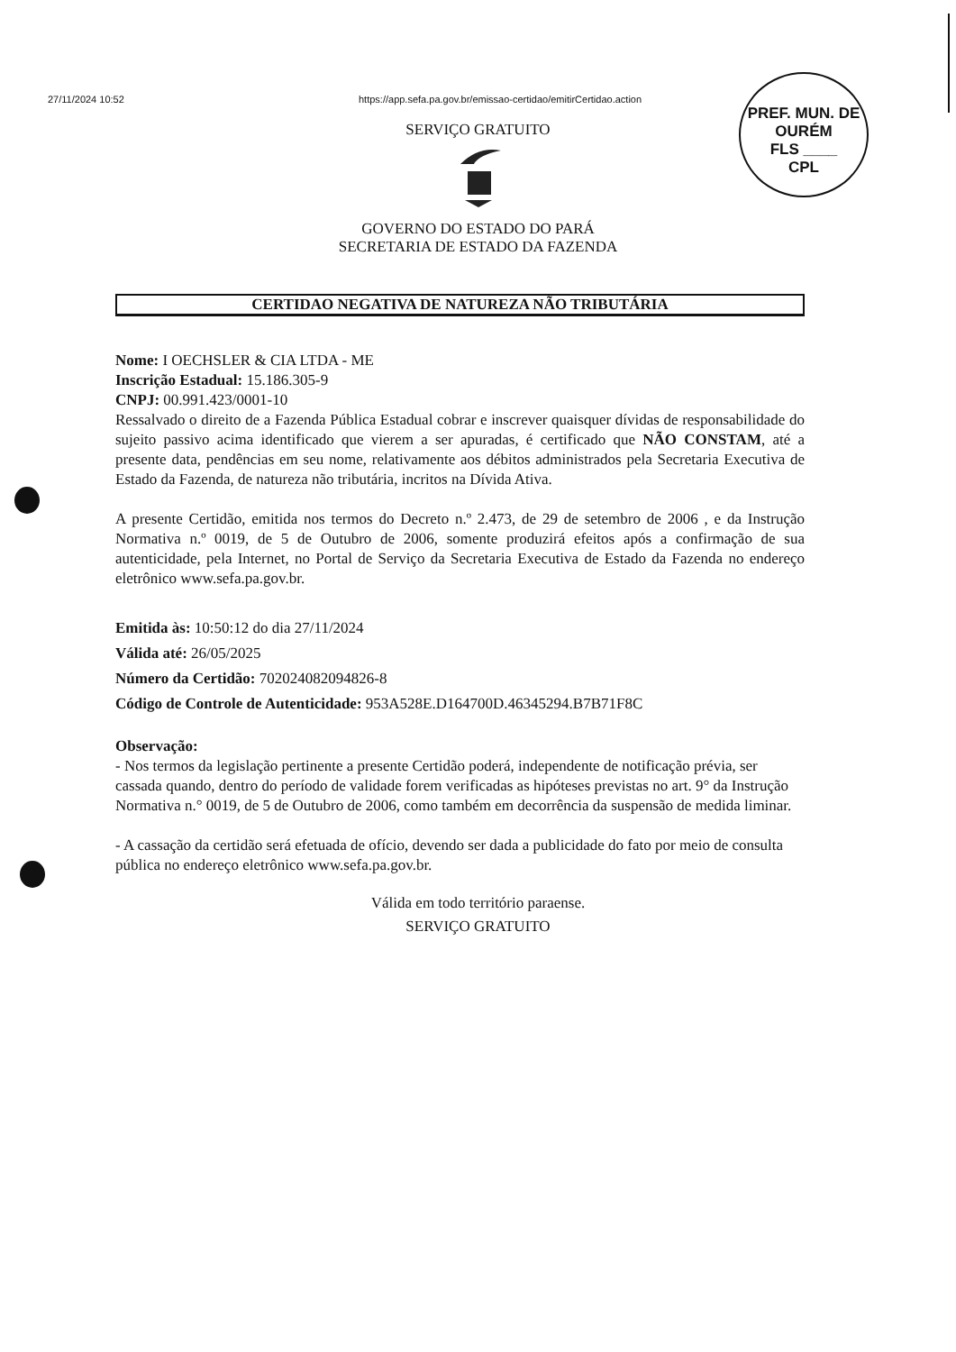27/11/2024 10:52 https://app.sefa.pa.gov.br/emissao-certidao/emitirCertidao.action
PREF. MUN. DE OURÉM
FLS ____
CPL
SERVIÇO GRATUITO
GOVERNO DO ESTADO DO PARÁ
SECRETARIA DE ESTADO DA FAZENDA
CERTIDAO NEGATIVA DE NATUREZA NÃO TRIBUTÁRIA
Nome: I OECHSLER & CIA LTDA - ME
Inscrição Estadual: 15.186.305-9
CNPJ: 00.991.423/0001-10
Ressalvado o direito de a Fazenda Pública Estadual cobrar e inscrever quaisquer dívidas de responsabilidade do sujeito passivo acima identificado que vierem a ser apuradas, é certificado que NÃO CONSTAM, até a presente data, pendências em seu nome, relativamente aos débitos administrados pela Secretaria Executiva de Estado da Fazenda, de natureza não tributária, incritos na Dívida Ativa.
A presente Certidão, emitida nos termos do Decreto n.º 2.473, de 29 de setembro de 2006 , e da Instrução Normativa n.º 0019, de 5 de Outubro de 2006, somente produzirá efeitos após a confirmação de sua autenticidade, pela Internet, no Portal de Serviço da Secretaria Executiva de Estado da Fazenda no endereço eletrônico www.sefa.pa.gov.br.
Emitida às: 10:50:12 do dia 27/11/2024
Válida até: 26/05/2025
Número da Certidão: 702024082094826-8
Código de Controle de Autenticidade: 953A528E.D164700D.46345294.B7B71F8C
Observação:
- Nos termos da legislação pertinente a presente Certidão poderá, independente de notificação prévia, ser cassada quando, dentro do período de validade forem verificadas as hipóteses previstas no art. 9° da Instrução Normativa n.° 0019, de 5 de Outubro de 2006, como também em decorrência da suspensão de medida liminar.
- A cassação da certidão será efetuada de ofício, devendo ser dada a publicidade do fato por meio de consulta pública no endereço eletrônico www.sefa.pa.gov.br.
Válida em todo território paraense.
SERVIÇO GRATUITO